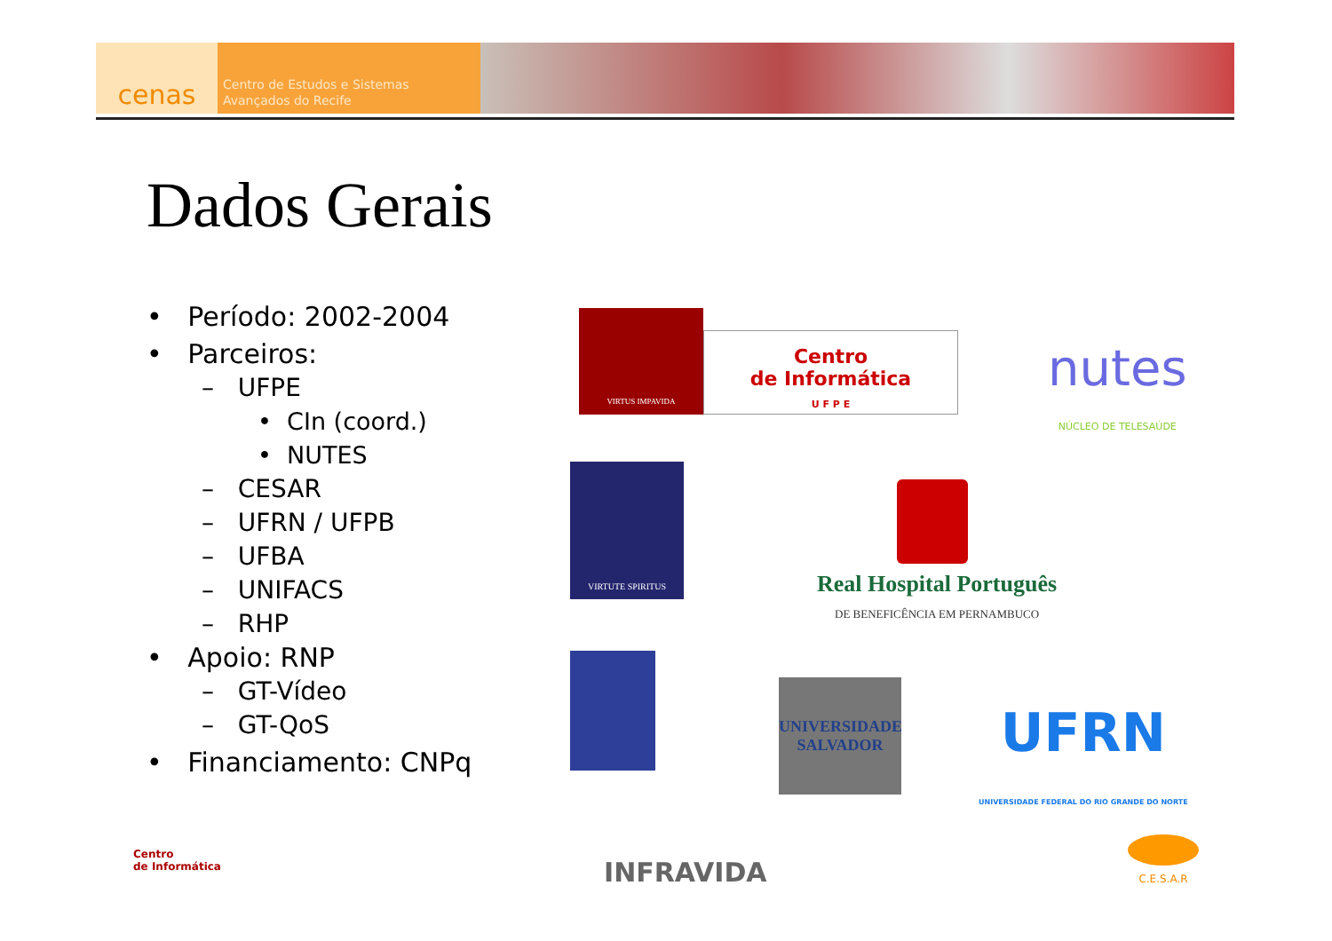cenas
Centro de Estudos e Sistemas
Avançados do Recife
Dados Gerais
• Período: 2002-2004
• Parceiros:
– UFPE
• CIn (coord.)
• NUTES
– CESAR
– UFRN / UFPB
– UFBA
– UNIFACS
– RHP
• Apoio: RNP
– GT-Vídeo
– GT-QoS
• Financiamento: CNPq
VIRTUS IMPAVIDA
Centro
de Informática
U F P E
nutes
NÚCLEO DE TELESAÚDE
VIRTUTE SPIRITUS
Real Hospital Português
DE BENEFICÊNCIA EM PERNAMBUCO
UNIVERSIDADE
SALVADOR
UFRN
UNIVERSIDADE FEDERAL DO RIO GRANDE DO NORTE
Centro
de Informática
INFRAVIDA
C.E.S.A.R